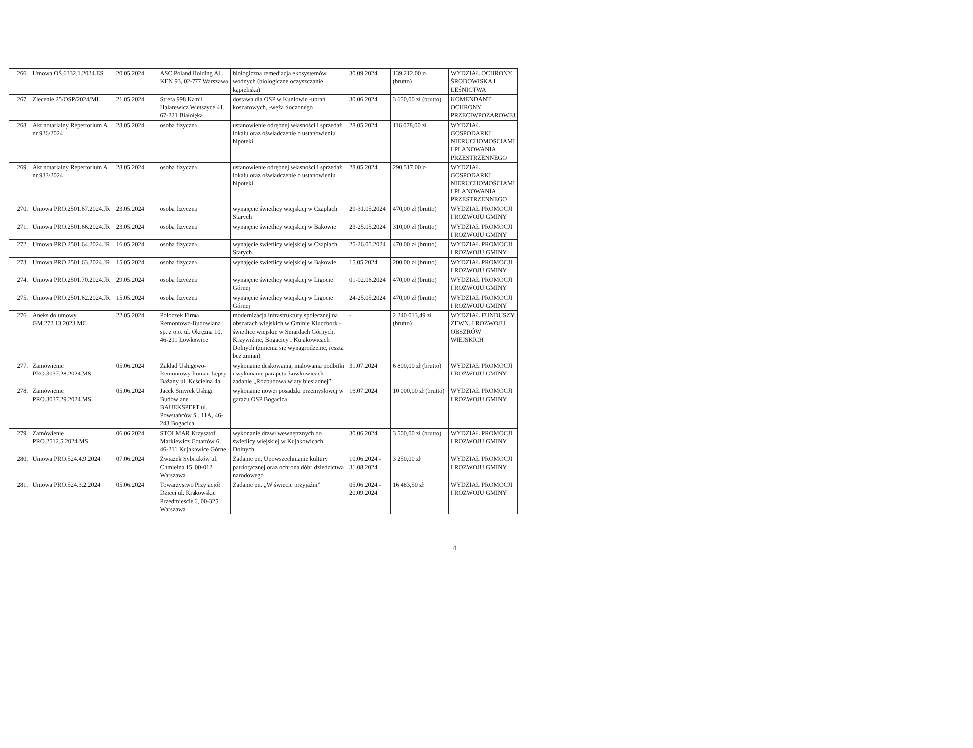| 266. | Umowa OŚ.6332.1.2024.ES | 20.05.2024 | ASC Poland Holding Al.. KEN 93, 02-777 Warszawa | biologiczna remediacja ekosystemów wodnych (biologiczne oczyszczanie kąpieliska) | 30.09.2024 | 139 212,00 zł (brutto) | WYDZIAŁ OCHRONY ŚRODOWISKA I LEŚNICTWA |
| 267. | Zlecenie 25/OSP/2024/ML | 21.05.2024 | Strefa 998 Kamil Halarewicz Wietszyce 41, 67-221 Białołęka | dostawa dla OSP w Kuniowie -ubrań koszarowych, -węża tłoczonego | 30.06.2024 | 3 650,00 zł (brutto) | KOMENDANT OCHRONY PRZECIWPOŻAROWEJ |
| 268. | Akt notarialny Repertorium A nr 926/2024 | 28.05.2024 | osoba fizyczna | ustanowienie odrębnej własności i sprzedaż lokalu oraz oświadczenie o ustanowieniu hipoteki | 28.05.2024 | 116 078,00 zł | WYDZIAŁ GOSPODARKI NIERUCHOMOŚCIAMI I PLANOWANIA PRZESTRZENNEGO |
| 269. | Akt notarialny Repertorium A nr 933/2024 | 28.05.2024 | osoba fizyczna | ustanowienie odrębnej własności i sprzedaż lokalu oraz oświadczenie o ustanowieniu hipoteki | 28.05.2024 | 290 517,00 zł | WYDZIAŁ GOSPODARKI NIERUCHOMOŚCIAMI I PLANOWANIA PRZESTRZENNEGO |
| 270. | Umowa PRO.2501.67.2024.JR | 23.05.2024 | osoba fizyczna | wynajęcie świetlicy wiejskiej w Czaplach Starych | 29-31.05.2024 | 470,00 zł (brutto) | WYDZIAŁ PROMOCJI I ROZWOJU GMINY |
| 271. | Umowa PRO.2501.66.2024.JR | 23.05.2024 | osoba fizyczna | wynajęcie świetlicy wiejskiej w Bąkowie | 23-25.05.2024 | 310,00 zł (brutto) | WYDZIAŁ PROMOCJI I ROZWOJU GMINY |
| 272. | Umowa PRO.2501.64.2024.JR | 16.05.2024 | osoba fizyczna | wynajęcie świetlicy wiejskiej w Czaplach Starych | 25-26.05.2024 | 470,00 zł (brutto) | WYDZIAŁ PROMOCJI I ROZWOJU GMINY |
| 273. | Umowa PRO.2501.63.2024.JR | 15.05.2024 | osoba fizyczna | wynajęcie świetlicy wiejskiej w Bąkowie | 15.05.2024 | 200,00 zł (brutto) | WYDZIAŁ PROMOCJI I ROZWOJU GMINY |
| 274. | Umowa PRO.2501.70.2024.JR | 29.05.2024 | osoba fizyczna | wynajęcie świetlicy wiejskiej w Ligocie Górnej | 01-02.06.2024 | 470,00 zł (brutto) | WYDZIAŁ PROMOCJI I ROZWOJU GMINY |
| 275. | Umowa PRO.2501.62.2024.JR | 15.05.2024 | osoba fizyczna | wynajęcie świetlicy wiejskiej w Ligocie Górnej | 24-25.05.2024 | 470,00 zł (brutto) | WYDZIAŁ PROMOCJI I ROZWOJU GMINY |
| 276. | Aneks do umowy GM.272.13.2023.MC | 22.05.2024 | Poloczek Firma Remontowo-Budowlana sp. z o.o. ul. Okrężna 10, 46-211 Łowkowice | modernizacja infrastruktury społecznej na obszarach wiejskich w Gminie Kluczbork - świetlice wiejskie w Smardach Górnych, Krzywiźnie, Bogacicy i Kujakowicach Dolnych (zmienia się wynagrodzenie, reszta bez zmian) | - | 2 240 013,49 zł (brutto) | WYDZIAŁ FUNDUSZY ZEWN. I ROZWOJU OBSZRÓW WIEJSKICH |
| 277. | Zamówienie PRO.3037.28.2024.MS | 05.06.2024 | Zakład Usługowo-Remontowy Roman Lepsy Bażany ul. Kościelna 4a | wykonanie deskowania, malowania podbitki i wykonanie parapetu Łowkowicach – zadanie „Rozbudowa wiaty biesiadnej” | 31.07.2024 | 6 800,00 zł (brutto) | WYDZIAŁ PROMOCJI I ROZWOJU GMINY |
| 278. | Zamówienie PRO.3037.29.2024.MS | 05.06.2024 | Jacek Smyrek Usługi Budowlane BAUEKSPERT ul. Powstańców Śl. 11A, 46-243 Bogacica | wykonanie nowej posadzki przemysłowej w garażu OSP Bogacica | 16.07.2024 | 10 000,00 zł (brutto) | WYDZIAŁ PROMOCJI I ROZWOJU GMINY |
| 279. | Zamówienie PRO.2512.5.2024.MS | 06.06.2024 | STOLMAR Krzysztof Markiewicz Gotartów 6, 46-211 Kujakowice Górne | wykonanie drzwi wewnętrznych do świetlicy wiejskiej w Kujakowicach Dolnych | 30.06.2024 | 3 500,00 zł (brutto) | WYDZIAŁ PROMOCJI I ROZWOJU GMINY |
| 280. | Umowa PRO.524.4.9.2024 | 07.06.2024 | Związek Sybiraków ul. Chmielna 15, 00-012 Warszawa | Zadanie pn. Upowszechnianie kultury patriotycznej oraz ochrona dóbr dziedzictwa narodowego | 10.06.2024 - 31.08.2024 | 3 250,00 zł | WYDZIAŁ PROMOCJI I ROZWOJU GMINY |
| 281. | Umowa PRO.524.3.2.2024 | 05.06.2024 | Towarzystwo Przyjaciół Dzieci ul. Krakowskie Przedmieście 6, 00-325 Warszawa | Zadanie pn. „W świecie przyjaźni” | 05.06.2024 - 20.09.2024 | 16 483,50 zł | WYDZIAŁ PROMOCJI I ROZWOJU GMINY |
4